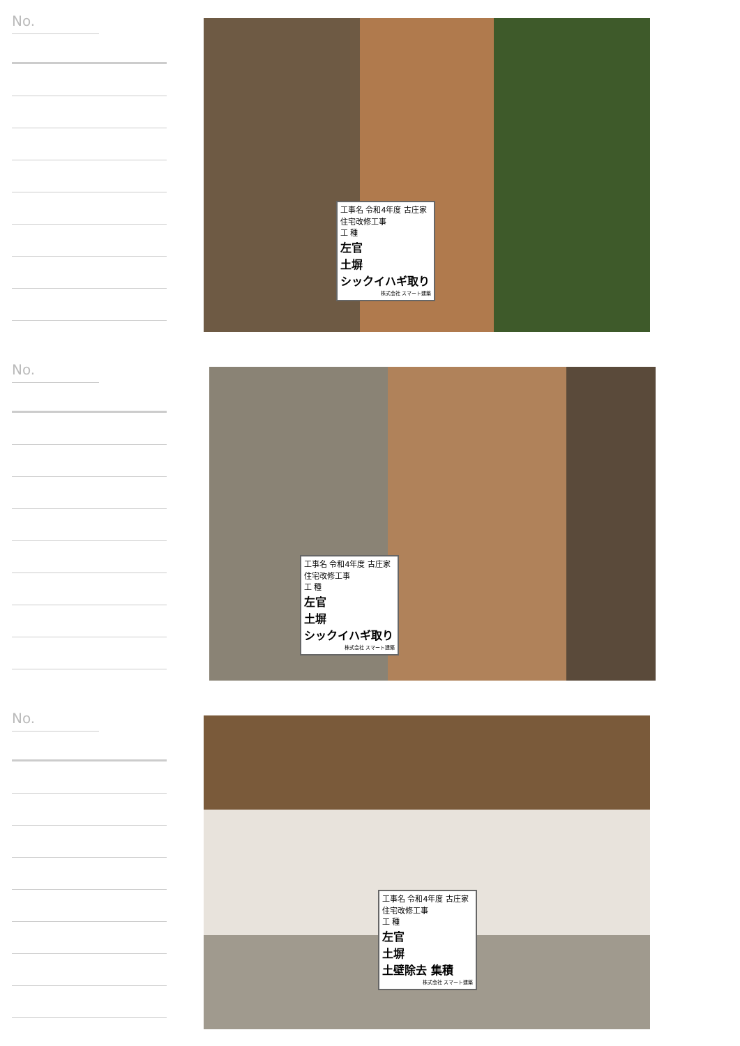No.
工事名 令和4年度 古庄家住宅改修工事
工 種
左官
土塀
シックイハギ取り
株式会社 スマート建築
No.
工事名 令和4年度 古庄家住宅改修工事
工 種
左官
土塀
シックイハギ取り
株式会社 スマート建築
No.
工事名 令和4年度 古庄家住宅改修工事
工 種
左官
土塀
土壁除去 集積
株式会社 スマート建築